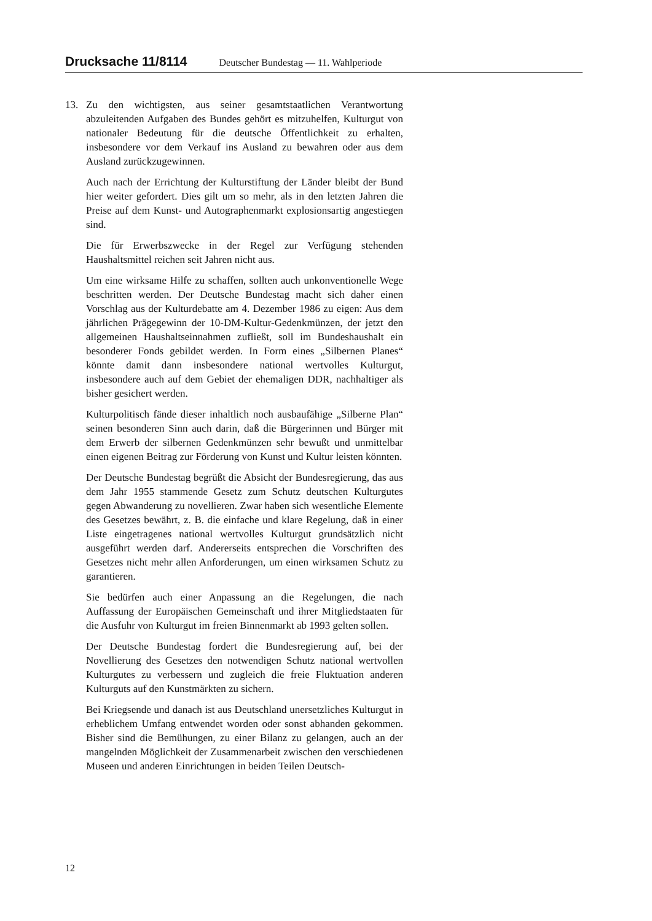Drucksache 11/8114 Deutscher Bundestag — 11. Wahlperiode
13. Zu den wichtigsten, aus seiner gesamtstaatlichen Verantwortung abzuleitenden Aufgaben des Bundes gehört es mitzuhelfen, Kulturgut von nationaler Bedeutung für die deutsche Öffentlichkeit zu erhalten, insbesondere vor dem Verkauf ins Ausland zu bewahren oder aus dem Ausland zurückzugewinnen.
Auch nach der Errichtung der Kulturstiftung der Länder bleibt der Bund hier weiter gefordert. Dies gilt um so mehr, als in den letzten Jahren die Preise auf dem Kunst- und Autographenmarkt explosionsartig angestiegen sind.
Die für Erwerbszwecke in der Regel zur Verfügung stehenden Haushaltsmittel reichen seit Jahren nicht aus.
Um eine wirksame Hilfe zu schaffen, sollten auch unkonventionelle Wege beschritten werden. Der Deutsche Bundestag macht sich daher einen Vorschlag aus der Kulturdebatte am 4. Dezember 1986 zu eigen: Aus dem jährlichen Prägegewinn der 10-DM-Kultur-Gedenkmünzen, der jetzt den allgemeinen Haushaltseinnahmen zufließt, soll im Bundeshaushalt ein besonderer Fonds gebildet werden. In Form eines „Silbernen Planes“ könnte damit dann insbesondere national wertvolles Kulturgut, insbesondere auch auf dem Gebiet der ehemaligen DDR, nachhaltiger als bisher gesichert werden.
Kulturpolitisch fände dieser inhaltlich noch ausbaufähige „Silberne Plan“ seinen besonderen Sinn auch darin, daß die Bürgerinnen und Bürger mit dem Erwerb der silbernen Gedenkmünzen sehr bewußt und unmittelbar einen eigenen Beitrag zur Förderung von Kunst und Kultur leisten könnten.
Der Deutsche Bundestag begrüßt die Absicht der Bundesregierung, das aus dem Jahr 1955 stammende Gesetz zum Schutz deutschen Kulturgutes gegen Abwanderung zu novellieren. Zwar haben sich wesentliche Elemente des Gesetzes bewährt, z. B. die einfache und klare Regelung, daß in einer Liste eingetragenes national wertvolles Kulturgut grundsätzlich nicht ausgeführt werden darf. Andererseits entsprechen die Vorschriften des Gesetzes nicht mehr allen Anforderungen, um einen wirksamen Schutz zu garantieren.
Sie bedürfen auch einer Anpassung an die Regelungen, die nach Auffassung der Europäischen Gemeinschaft und ihrer Mitgliedstaaten für die Ausfuhr von Kulturgut im freien Binnenmarkt ab 1993 gelten sollen.
Der Deutsche Bundestag fordert die Bundesregierung auf, bei der Novellierung des Gesetzes den notwendigen Schutz national wertvollen Kulturgutes zu verbessern und zugleich die freie Fluktuation anderen Kulturguts auf den Kunstmärkten zu sichern.
Bei Kriegsende und danach ist aus Deutschland unersetzliches Kulturgut in erheblichem Umfang entwendet worden oder sonst abhanden gekommen. Bisher sind die Bemühungen, zu einer Bilanz zu gelangen, auch an der mangelnden Möglichkeit der Zusammenarbeit zwischen den verschiedenen Museen und anderen Einrichtungen in beiden Teilen Deutsch-
12